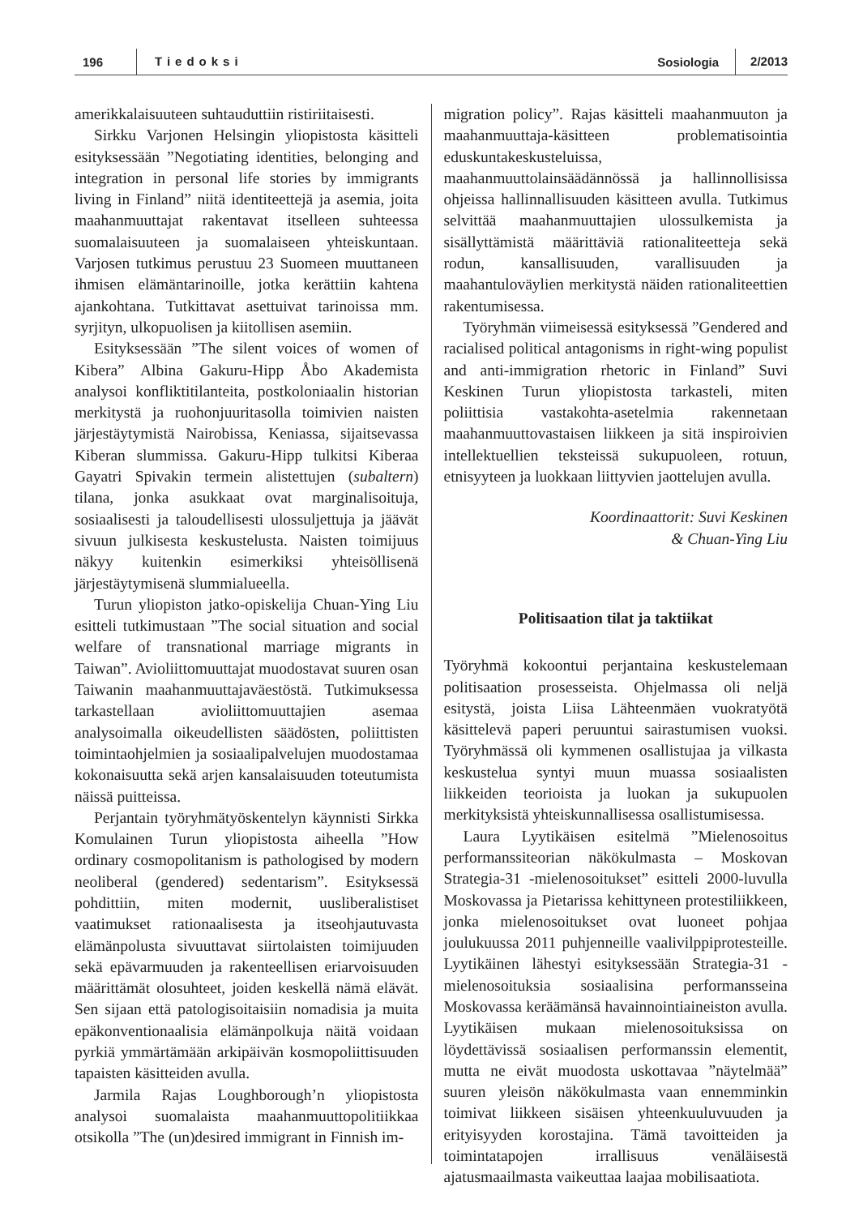196 Tiedoksi Sosiologia 2/2013
amerikkalaisuuteen suhtauduttiin ristiriitaisesti.
Sirkku Varjonen Helsingin yliopistosta käsitteli esityksessään ”Negotiating identities, belonging and integration in personal life stories by immigrants living in Finland” niitä identiteettejä ja asemia, joita maahanmuuttajat rakentavat itselleen suhteessa suomalaisuuteen ja suomalaiseen yhteiskuntaan. Varjosen tutkimus perustuu 23 Suomeen muuttaneen ihmisen elämäntarinoille, jotka kerättiin kahtena ajankohtana. Tutkittavat asettuivat tarinoissa mm. syrjityn, ulkopuolisen ja kiitollisen asemiin.
Esityksessään ”The silent voices of women of Kibera” Albina Gakuru-Hipp Åbo Akademista analysoi konfliktitilanteita, postkoloniaalin historian merkitystä ja ruohonjuuritasolla toimivien naisten järjestäytymistä Nairobissa, Keniassa, sijaitsevassa Kiberan slummissa. Gakuru-Hipp tulkitsi Kiberaa Gayatri Spivakin termein alistettujen (subaltern) tilana, jonka asukkaat ovat marginalisoituja, sosiaalisesti ja taloudellisesti ulossuljettuja ja jäävät sivuun julkisesta keskustelusta. Naisten toimijuus näkyy kuitenkin esimerkiksi yhteisöllisenä järjestäytymisenä slummialueella.
Turun yliopiston jatko-opiskelija Chuan-Ying Liu esitteli tutkimustaan ”The social situation and social welfare of transnational marriage migrants in Taiwan”. Avioliittomuuttajat muodostavat suuren osan Taiwanin maahanmuuttajaväestöstä. Tutkimuksessa tarkastellaan avioliittomuuttajien asemaa analysoimalla oikeudellisten säädösten, poliittisten toimintaohjelmien ja sosiaalipalvelujen muodostamaa kokonaisuutta sekä arjen kansalaisuuden toteutumista näissä puitteissa.
Perjantain työryhmätyöskentelyn käynnisti Sirkka Komulainen Turun yliopistosta aiheella ”How ordinary cosmopolitanism is pathologised by modern neoliberal (gendered) sedentarism”. Esityksessä pohdittiin, miten modernit, uusliberalistiset vaatimukset rationaalisesta ja itseohjautuvasta elämänpolusta sivuuttavat siirtolaisten toimijuuden sekä epävarmuuden ja rakenteellisen eriarvoisuuden määrittämät olosuhteet, joiden keskellä nämä elävät. Sen sijaan että patologisoitaisiin nomadisia ja muita epäkonventionaalisia elämänpolkuja näitä voidaan pyrkiä ymmärtämään arkipäivän kosmopoliittisuuden tapaisten käsitteiden avulla.
Jarmila Rajas Loughborough’n yliopistosta analysoi suomalaista maahanmuuttopolitiikkaa otsikolla ”The (un)desired immigrant in Finnish im-
migration policy”. Rajas käsitteli maahanmuuton ja maahanmuuttaja-käsitteen problematisointia eduskuntakeskusteluissa, maahanmuuttolainsäädännössä ja hallinnollisissa ohjeissa hallinnallisuuden käsitteen avulla. Tutkimus selvittää maahanmuuttajien ulossulkemista ja sisällyttämistä määrittäviä rationaliteetteja sekä rodun, kansallisuuden, varallisuuden ja maahantuloväylien merkitystä näiden rationaliteettien rakentumisessa.
Työryhmän viimeisessä esityksessä ”Gendered and racialised political antagonisms in right-wing populist and anti-immigration rhetoric in Finland” Suvi Keskinen Turun yliopistosta tarkasteli, miten poliittisia vastakohta-asetelmia rakennetaan maahanmuuttovastaisen liikkeen ja sitä inspiroivien intellektuellien teksteissä sukupuoleen, rotuun, etnisyyteen ja luokkaan liittyvien jaottelujen avulla.
Koordinaattorit: Suvi Keskinen
& Chuan-Ying Liu
Politisaation tilat ja taktiikat
Työryhmä kokoontui perjantaina keskustelemaan politisaation prosesseista. Ohjelmassa oli neljä esitystä, joista Liisa Lähteenmäen vuokratyötä käsittelevä paperi peruuntui sairastumisen vuoksi. Työryhmässä oli kymmenen osallistujaa ja vilkasta keskustelua syntyi muun muassa sosiaalisten liikkeiden teorioista ja luokan ja sukupuolen merkityksistä yhteiskunnallisessa osallistumisessa.
Laura Lyytikäisen esitelmä ”Mielenosoitus performanssiteorian näkökulmasta – Moskovan Strategia-31 -mielenosoitukset” esitteli 2000-luvulla Moskovassa ja Pietarissa kehittyneen protestiliikkeen, jonka mielenosoitukset ovat luoneet pohjaa joulukuussa 2011 puhjenneille vaalivilppiprotesteille. Lyytikäinen lähestyi esityksessään Strategia-31 -mielenosoituksia sosiaalisina performansseina Moskovassa keräämänsä havainnointiaineiston avulla. Lyytikäisen mukaan mielenosoituksissa on löydettävissä sosiaalisen performanssin elementit, mutta ne eivät muodosta uskottavaa ”näytelmää” suuren yleisön näkökulmasta vaan ennemminkin toimivat liikkeen sisäisen yhteenkuuluvuuden ja erityisyyden korostajina. Tämä tavoitteiden ja toimintatapojen irrallisuus venäläisestä ajatusmaailmasta vaikeuttaa laajaa mobilisaatiota.